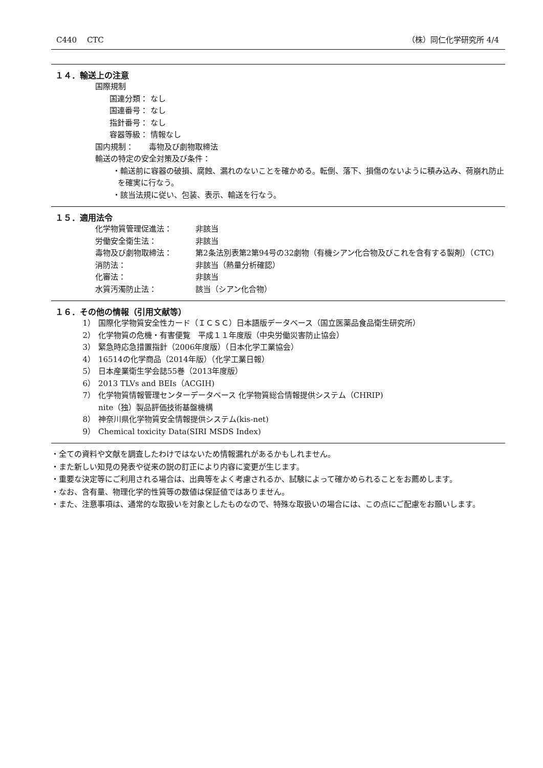C440　 CTC （株）同仁化学研究所 4/4
１４．輸送上の注意
国際規制
国連分類： なし
国連番号： なし
指針番号： なし
容器等級： 情報なし
国内規制：　　毒物及び劇物取締法
輸送の特定の安全対策及び条件：
・輸送前に容器の破損、腐蝕、漏れのないことを確かめる。転倒、落下、損傷のないように積み込み、荷崩れ防止を確実に行なう。
・該当法規に従い、包装、表示、輸送を行なう。
１５．適用法令
| 化学物質管理促進法： | 非該当 |
| 労働安全衛生法： | 非該当 |
| 毒物及び劇物取締法： | 第2条法別表第2第94号の32劇物（有機シアン化合物及びこれを含有する製剤）（CTC) |
| 消防法： | 非該当（熱量分析確認） |
| 化審法： | 非該当 |
| 水質汚濁防止法： | 該当（シアン化合物） |
１６．その他の情報（引用文献等）
| 1） | 国際化学物質安全性カード（ＩＣＳＣ）日本語版データベース（国立医薬品食品衛生研究所） |
| 2） | 化学物質の危機・有害便覧 平成１１年度版（中央労働災害防止協会） |
| 3） | 緊急時応急措置指針（2006年度版）（日本化学工業協会） |
| 4） | 16514の化学商品（2014年版）（化学工業日報） |
| 5） | 日本産業衛生学会誌55巻（2013年度版） |
| 6） | 2013 TLVs and BEIs（ACGIH) |
| 7） | 化学物質情報管理センターデータベース 化学物質総合情報提供システム（CHRIP) nite（独）製品評価技術基盤機構 |
| 8） | 神奈川県化学物質安全情報提供システム(kis-net) |
| 9） | Chemical toxicity Data(SIRI MSDS Index) |
・全ての資料や文献を調査したわけではないため情報漏れがあるかもしれません。
・また新しい知見の発表や従来の説の訂正により内容に変更が生じます。
・重要な決定等にご利用される場合は、出典等をよく考慮されるか、試験によって確かめられることをお薦めします。
・なお、含有量、物理化学的性質等の数値は保証値ではありません。
・また、注意事項は、通常的な取扱いを対象としたものなので、特殊な取扱いの場合には、この点にご配慮をお願いします。